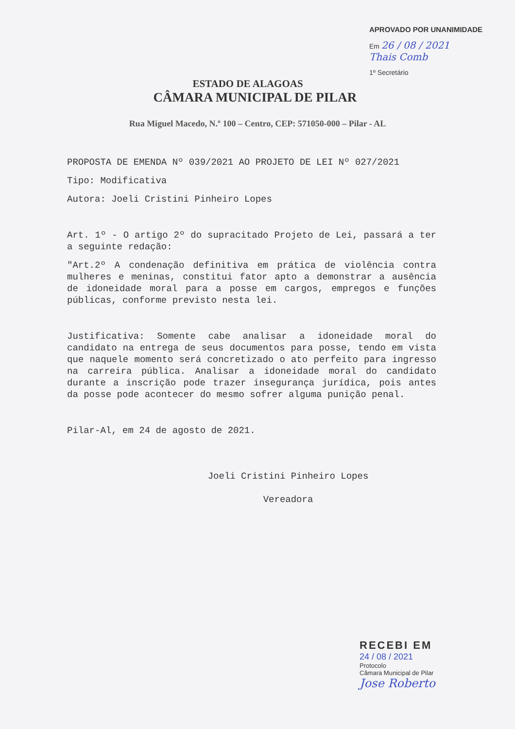APROVADO POR UNANIMIDADE
Em 26 / 08 / 2021
Thais Comb
1º Secretário
ESTADO DE ALAGOAS
CÂMARA MUNICIPAL DE PILAR
Rua Miguel Macedo, N.º 100 – Centro, CEP: 571050-000 – Pilar - AL
PROPOSTA DE EMENDA Nº 039/2021 AO PROJETO DE LEI Nº 027/2021
Tipo: Modificativa
Autora: Joeli Cristini Pinheiro Lopes
Art. 1º - O artigo 2º do supracitado Projeto de Lei, passará a ter a seguinte redação:
"Art.2º A condenação definitiva em prática de violência contra mulheres e meninas, constitui fator apto a demonstrar a ausência de idoneidade moral para a posse em cargos, empregos e funções públicas, conforme previsto nesta lei.
Justificativa: Somente cabe analisar a idoneidade moral do candidato na entrega de seus documentos para posse, tendo em vista que naquele momento será concretizado o ato perfeito para ingresso na carreira pública. Analisar a idoneidade moral do candidato durante a inscrição pode trazer insegurança jurídica, pois antes da posse pode acontecer do mesmo sofrer alguma punição penal.
Pilar-Al, em 24 de agosto de 2021.
Joeli Cristini Pinheiro Lopes
Vereadora
RECEBI EM
24 / 08 / 2021
Protocolo
Câmara Municipal de Pilar
Jose Roberto